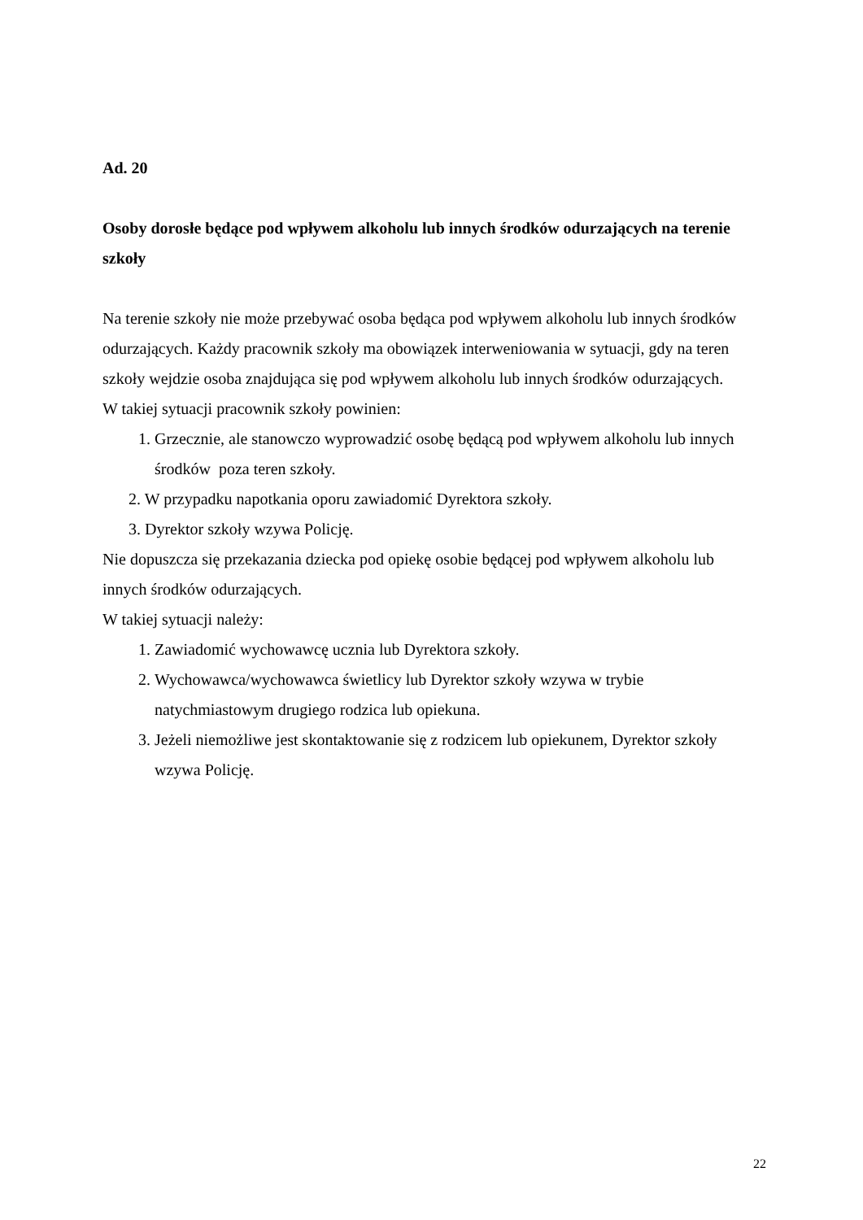Ad. 20
Osoby dorosłe będące pod wpływem alkoholu lub innych środków odurzających na terenie szkoły
Na terenie szkoły nie może przebywać osoba będąca pod wpływem alkoholu lub innych środków odurzających. Każdy pracownik szkoły ma obowiązek interweniowania w sytuacji, gdy na teren szkoły wejdzie osoba znajdująca się pod wpływem alkoholu lub innych środków odurzających.
W takiej sytuacji pracownik szkoły powinien:
1. Grzecznie, ale stanowczo wyprowadzić osobę będącą pod wpływem alkoholu lub innych środków poza teren szkoły.
2. W przypadku napotkania oporu zawiadomić Dyrektora szkoły.
3. Dyrektor szkoły wzywa Policję.
Nie dopuszcza się przekazania dziecka pod opiekę osobie będącej pod wpływem alkoholu lub innych środków odurzających.
W takiej sytuacji należy:
1. Zawiadomić wychowawcę ucznia lub Dyrektora szkoły.
2. Wychowawca/wychowawca świetlicy lub Dyrektor szkoły wzywa w trybie natychmiastowym drugiego rodzica lub opiekuna.
3. Jeżeli niemożliwe jest skontaktowanie się z rodzicem lub opiekunem, Dyrektor szkoły wzywa Policję.
22